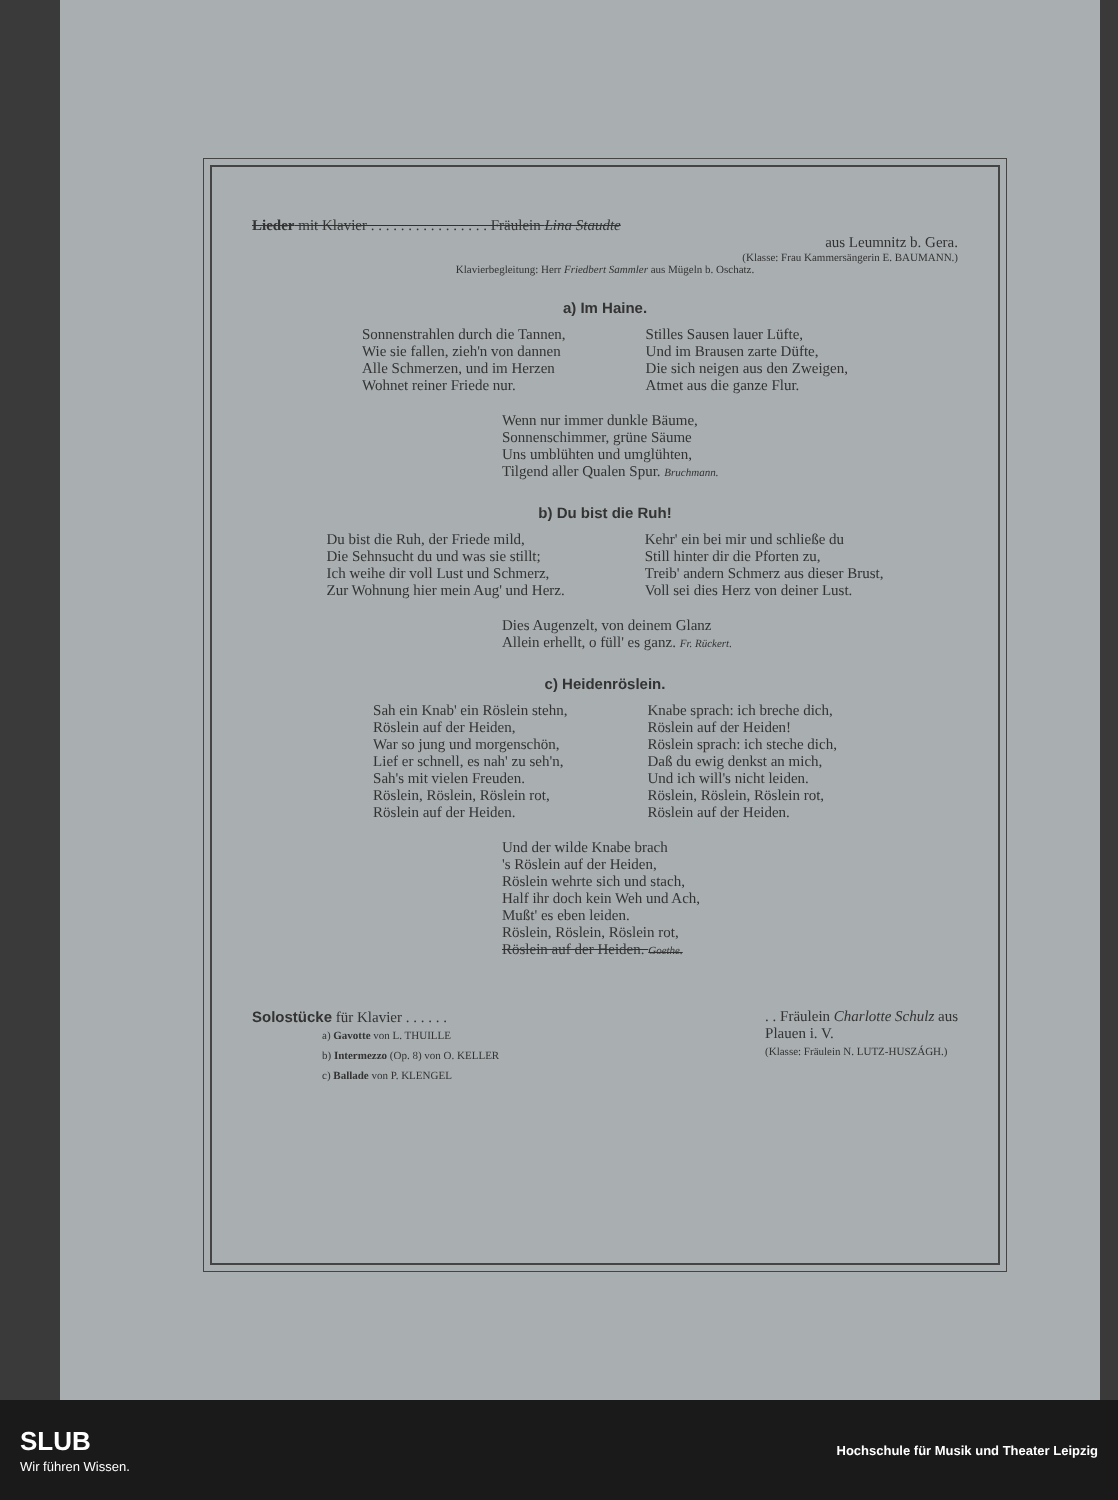Lieder mit Klavier . . . . . . . . . . . . . . . . Fräulein Lina Staudte
aus Leumnitz b. Gera.
(Klasse: Frau Kammersängerin E. BAUMANN.)
Klavierbegleitung: Herr Friedbert Sammler aus Mügeln b. Oschatz.
a) Im Haine.
Sonnenstrahlen durch die Tannen,
Wie sie fallen, zieh'n von dannen
Alle Schmerzen, und im Herzen
Wohnet reiner Friede nur.
Stilles Sausen lauer Lüfte,
Und im Brausen zarte Düfte,
Die sich neigen aus den Zweigen,
Atmet aus die ganze Flur.
Wenn nur immer dunkle Bäume,
Sonnenschimmer, grüne Säume
Uns umblühten und umglühten,
Tilgend aller Qualen Spur. Bruchmann.
b) Du bist die Ruh!
Du bist die Ruh, der Friede mild,
Die Sehnsucht du und was sie stillt;
Ich weihe dir voll Lust und Schmerz,
Zur Wohnung hier mein Aug' und Herz.
Kehr' ein bei mir und schließe du
Still hinter dir die Pforten zu,
Treib' andern Schmerz aus dieser Brust,
Voll sei dies Herz von deiner Lust.
Dies Augenzelt, von deinem Glanz
Allein erhellt, o füll' es ganz. Fr. Rückert.
c) Heidenröslein.
Sah ein Knab' ein Röslein stehn,
Röslein auf der Heiden,
War so jung und morgenschön,
Lief er schnell, es nah' zu seh'n,
Sah's mit vielen Freuden.
Röslein, Röslein, Röslein rot,
Röslein auf der Heiden.
Knabe sprach: ich breche dich,
Röslein auf der Heiden!
Röslein sprach: ich steche dich,
Daß du ewig denkst an mich,
Und ich will's nicht leiden.
Röslein, Röslein, Röslein rot,
Röslein auf der Heiden.
Und der wilde Knabe brach
's Röslein auf der Heiden,
Röslein wehrte sich und stach,
Half ihr doch kein Weh und Ach,
Mußt' es eben leiden.
Röslein, Röslein, Röslein rot,
Röslein auf der Heiden. Goethe.
Solostücke für Klavier . . . . . .
a) Gavotte von L. THUILLE
b) Intermezzo (Op. 8) von O. KELLER
c) Ballade von P. KLENGEL
. . Fräulein Charlotte Schulz aus
Plauen i. V.
(Klasse: Fräulein N. LUTZ-HUSZÁGH.)
SLUB
Wir führen Wissen.
Hochschule für Musik und Theater Leipzig